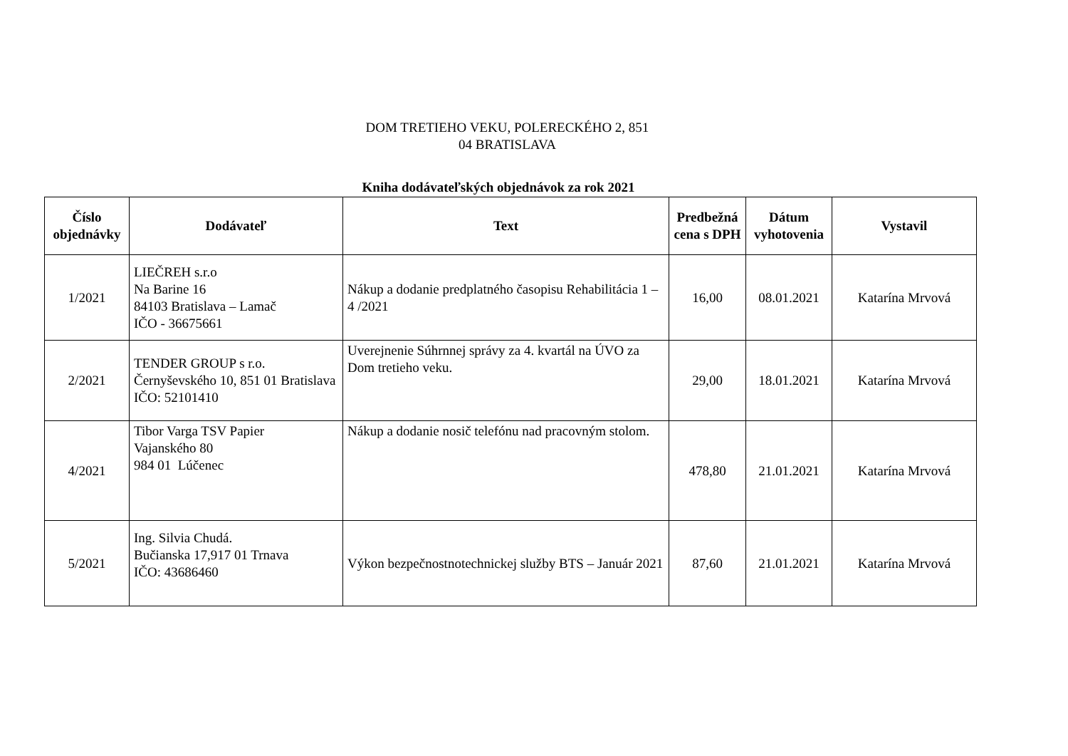DOM TRETIEHO VEKU, POLERECKÉHO 2, 851
04 BRATISLAVA
Kniha dodávateľských objednávok za rok 2021
| Číslo objednávky | Dodávateľ | Text | Predbežná cena s DPH | Dátum vyhotovenia | Vystavil |
| --- | --- | --- | --- | --- | --- |
| 1/2021 | LIEČREH s.r.o Na Barine 16 84103 Bratislava – Lamač IČO - 36675661 | Nákup a dodanie predplatného časopisu Rehabilitácia 1 – 4 /2021 | 16,00 | 08.01.2021 | Katarína Mrvová |
| 2/2021 | TENDER GROUP s r.o. Černyševského 10, 851 01 Bratislava IČO: 52101410 | Uverejnenie Súhrnnej správy za 4. kvartál na ÚVO za Dom tretieho veku. | 29,00 | 18.01.2021 | Katarína Mrvová |
| 4/2021 | Tibor Varga TSV Papier Vajanského 80 984 01 Lúčenec | Nákup a dodanie nosič telefónu nad pracovným stolom. | 478,80 | 21.01.2021 | Katarína Mrvová |
| 5/2021 | Ing. Silvia Chudá. Bučianska 17,917 01 Trnava IČO: 43686460 | Výkon bezpečnostnotechnickej služby BTS – Január 2021 | 87,60 | 21.01.2021 | Katarína Mrvová |